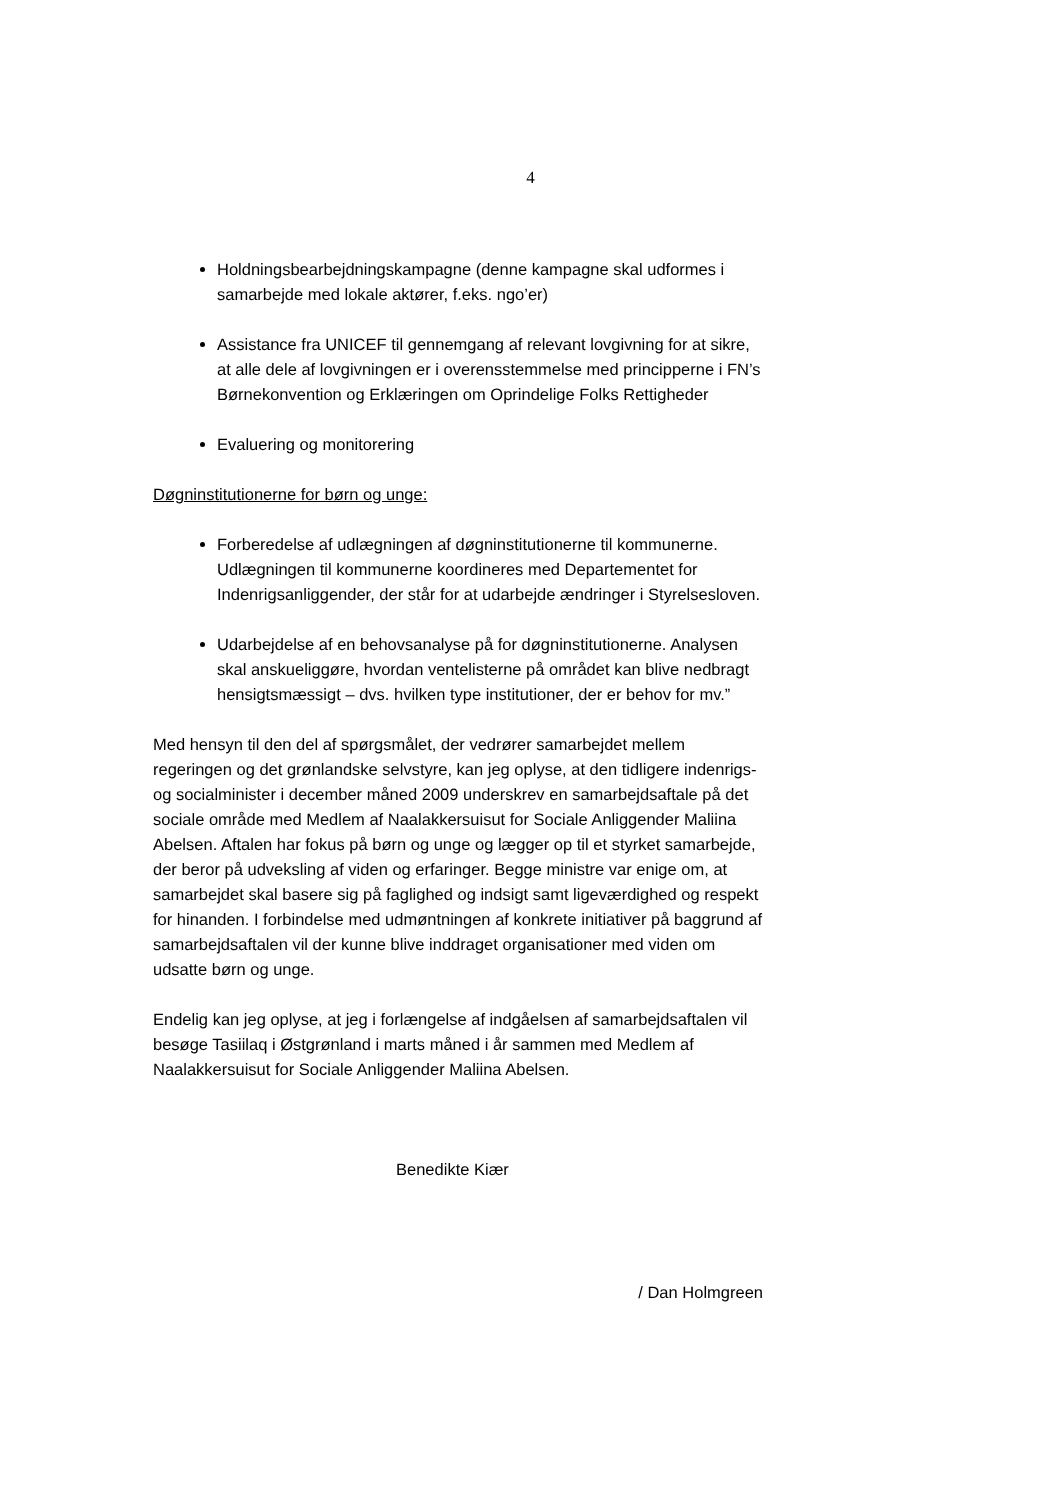4
Holdningsbearbejdningskampagne (denne kampagne skal udformes i samarbejde med lokale aktører, f.eks. ngo’er)
Assistance fra UNICEF til gennemgang af relevant lovgivning for at sikre, at alle dele af lovgivningen er i overensstemmelse med principperne i FN’s Børnekonvention og Erklæringen om Oprindelige Folks Rettigheder
Evaluering og monitorering
Døgninstitutionerne for børn og unge:
Forberedelse af udlægningen af døgninstitutionerne til kommunerne. Udlægningen til kommunerne koordineres med Departementet for Indenrigsanliggender, der står for at udarbejde ændringer i Styrelsesloven.
Udarbejdelse af en behovsanalyse på for døgninstitutionerne. Analysen skal anskueliggøre, hvordan ventelisterne på området kan blive nedbragt hensigtsmæssigt – dvs. hvilken type institutioner, der er behov for mv.”
Med hensyn til den del af spørgsmålet, der vedrører samarbejdet mellem regeringen og det grønlandske selvstyre, kan jeg oplyse, at den tidligere indenrigs- og socialminister i december måned 2009 underskrev en samarbejdsaftale på det sociale område med Medlem af Naalakkersuisut for Sociale Anliggender Maliina Abelsen. Aftalen har fokus på børn og unge og lægger op til et styrket samarbejde, der beror på udveksling af viden og erfaringer. Begge ministre var enige om, at samarbejdet skal basere sig på faglighed og indsigt samt ligeværdighed og respekt for hinanden. I forbindelse med udmøntningen af konkrete initiativer på baggrund af samarbejdsaftalen vil der kunne blive inddraget organisationer med viden om udsatte børn og unge.
Endelig kan jeg oplyse, at jeg i forlængelse af indgåelsen af samarbejdsaftalen vil besøge Tasiilaq i Østgrønland i marts måned i år sammen med Medlem af Naalakkersuisut for Sociale Anliggender Maliina Abelsen.
Benedikte Kiær
/ Dan Holmgreen